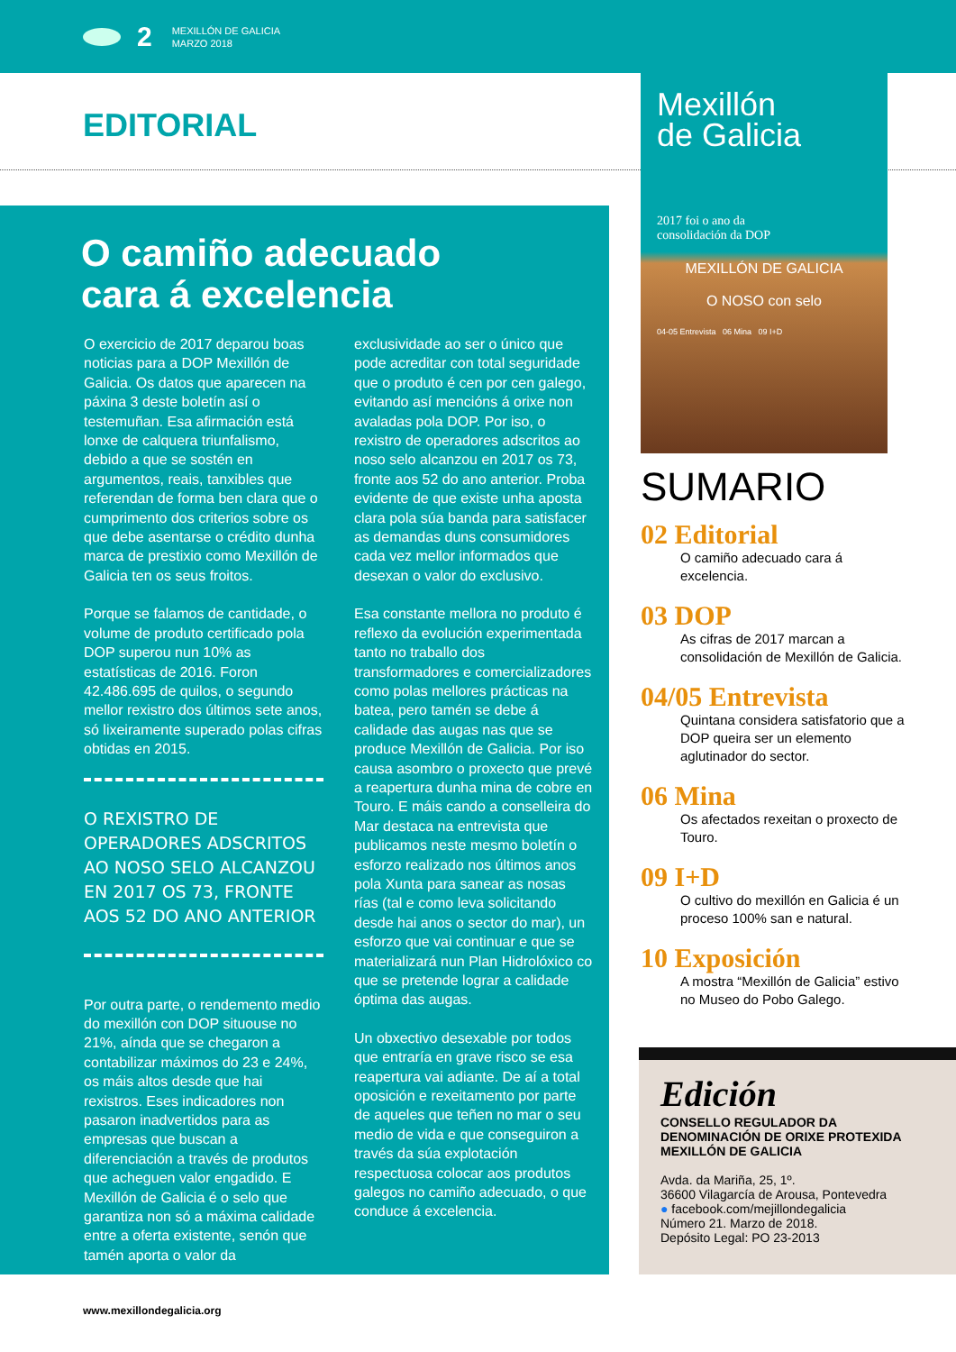2
MEXILLÓN DE GALICIA
MARZO 2018
EDITORIAL
O camiño adecuado
cara á excelencia
O exercicio de 2017 deparou boas noticias para a DOP Mexillón de Galicia. Os datos que aparecen na páxina 3 deste boletín así o testemuñan. Esa afirmación está lonxe de calquera triunfalismo, debido a que se sostén en argumentos, reais, tanxibles que referendan de forma ben clara que o cumprimento dos criterios sobre os que debe asentarse o crédito dunha marca de prestixio como Mexillón de Galicia ten os seus froitos.
Porque se falamos de cantidade, o volume de produto certificado pola DOP superou nun 10% as estatísticas de 2016. Foron 42.486.695 de quilos, o segundo mellor rexistro dos últimos sete anos, só lixeiramente superado polas cifras obtidas en 2015.
O REXISTRO DE OPERADORES ADSCRITOS AO NOSO SELO ALCANZOU EN 2017 OS 73, FRONTE AOS 52 DO ANO ANTERIOR
Por outra parte, o rendemento medio do mexillón con DOP situouse no 21%, aínda que se chegaron a contabilizar máximos do 23 e 24%, os máis altos desde que hai rexistros. Eses indicadores non pasaron inadvertidos para as empresas que buscan a diferenciación a través de produtos que acheguen valor engadido. E Mexillón de Galicia é o selo que garantiza non só a máxima calidade entre a oferta existente, senón que tamén aporta o valor da
exclusividade ao ser o único que pode acreditar con total seguridade que o produto é cen por cen galego, evitando así mencións á orixe non avaladas pola DOP. Por iso, o rexistro de operadores adscritos ao noso selo alcanzou en 2017 os 73, fronte aos 52 do ano anterior. Proba evidente de que existe unha aposta clara pola súa banda para satisfacer as demandas duns consumidores cada vez mellor informados que desexan o valor do exclusivo.
Esa constante mellora no produto é reflexo da evolución experimentada tanto no traballo dos transformadores e comercializadores como polas mellores prácticas na batea, pero tamén se debe á calidade das augas nas que se produce Mexillón de Galicia. Por iso causa asombro o proxecto que prevé a reapertura dunha mina de cobre en Touro. E máis cando a conselleira do Mar destaca na entrevista que publicamos neste mesmo boletín o esforzo realizado nos últimos anos pola Xunta para sanear as nosas rías (tal e como leva solicitando desde hai anos o sector do mar), un esforzo que vai continuar e que se materializará nun Plan Hidrolóxico co que se pretende lograr a calidade óptima das augas.
Un obxectivo desexable por todos que entraría en grave risco se esa reapertura vai adiante. De aí a total oposición e rexeitamento por parte de aqueles que teñen no mar o seu medio de vida e que conseguiron a través da súa explotación respectuosa colocar aos produtos galegos no camiño adecuado, o que conduce á excelencia.
Mexillón
de Galicia
2017 foi o ano da
consolidación da DOP
MEXILLÓN DE GALICIA
O NOSO con selo
04-05 Entrevista 06 Mina 09 I+D
SUMARIO
02 Editorial
O camiño adecuado cara á excelencia.
03 DOP
As cifras de 2017 marcan a consolidación de Mexillón de Galicia.
04/05 Entrevista
Quintana considera satisfatorio que a DOP queira ser un elemento aglutinador do sector.
06 Mina
Os afectados rexeitan o proxecto de Touro.
09 I+D
O cultivo do mexillón en Galicia é un proceso 100% san e natural.
10 Exposición
A mostra “Mexillón de Galicia” estivo no Museo do Pobo Galego.
Edición
CONSELLO REGULADOR DA DENOMINACIÓN DE ORIXE PROTEXIDA MEXILLÓN DE GALICIA
Avda. da Mariña, 25, 1º.
36600 Vilagarcía de Arousa, Pontevedra
● facebook.com/mejillondegalicia
Número 21. Marzo de 2018.
Depósito Legal: PO 23-2013
www.mexillondegalicia.org